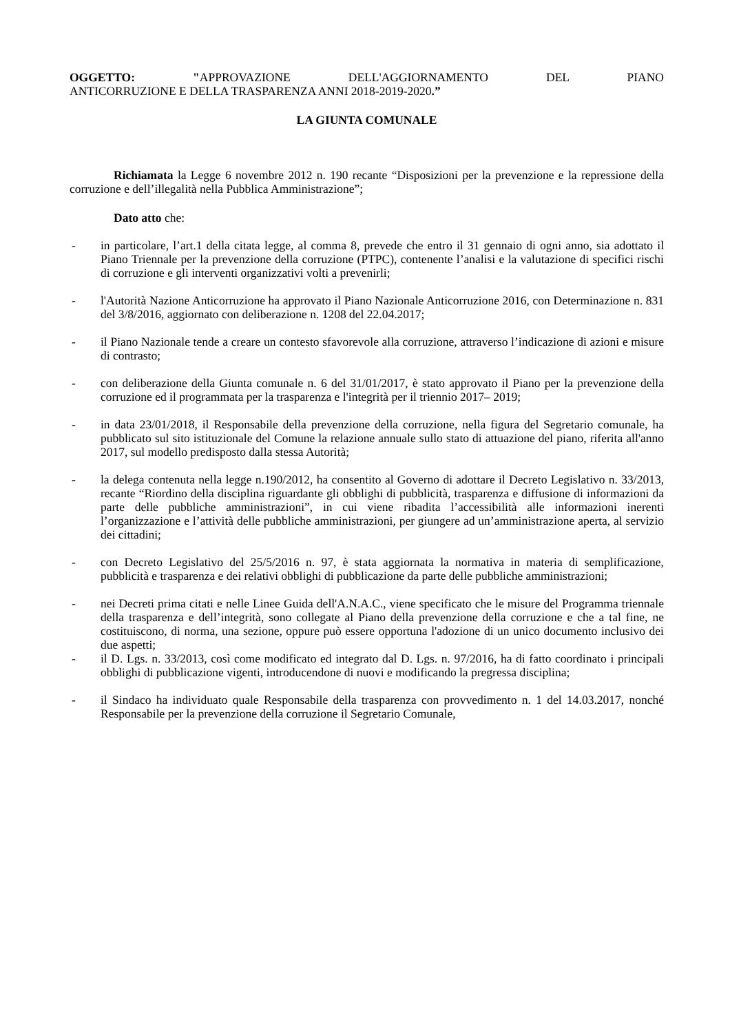OGGETTO: "APPROVAZIONE DELL'AGGIORNAMENTO DEL PIANO
ANTICORRUZIONE E DELLA TRASPARENZA ANNI 2018-2019-2020.”
LA GIUNTA COMUNALE
Richiamata la Legge 6 novembre 2012 n. 190 recante “Disposizioni per la prevenzione e la repressione della corruzione e dell’illegalità nella Pubblica Amministrazione”;
Dato atto che:
- in particolare, l’art.1 della citata legge, al comma 8, prevede che entro il 31 gennaio di ogni anno, sia adottato il Piano Triennale per la prevenzione della corruzione (PTPC), contenente l’analisi e la valutazione di specifici rischi di corruzione e gli interventi organizzativi volti a prevenirli;
- l'Autorità Nazione Anticorruzione ha approvato il Piano Nazionale Anticorruzione 2016, con Determinazione n. 831 del 3/8/2016, aggiornato con deliberazione n. 1208 del 22.04.2017;
- il Piano Nazionale tende a creare un contesto sfavorevole alla corruzione, attraverso l’indicazione di azioni e misure di contrasto;
- con deliberazione della Giunta comunale n. 6 del 31/01/2017, è stato approvato il Piano per la prevenzione della corruzione ed il programmata per la trasparenza e l'integrità per il triennio 2017– 2019;
- in data 23/01/2018, il Responsabile della prevenzione della corruzione, nella figura del Segretario comunale, ha pubblicato sul sito istituzionale del Comune la relazione annuale sullo stato di attuazione del piano, riferita all'anno 2017, sul modello predisposto dalla stessa Autorità;
- la delega contenuta nella legge n.190/2012, ha consentito al Governo di adottare il Decreto Legislativo n. 33/2013, recante “Riordino della disciplina riguardante gli obblighi di pubblicità, trasparenza e diffusione di informazioni da parte delle pubbliche amministrazioni”, in cui viene ribadita l’accessibilità alle informazioni inerenti l’organizzazione e l’attività delle pubbliche amministrazioni, per giungere ad un’amministrazione aperta, al servizio dei cittadini;
- con Decreto Legislativo del 25/5/2016 n. 97, è stata aggiornata la normativa in materia di semplificazione, pubblicità e trasparenza e dei relativi obblighi di pubblicazione da parte delle pubbliche amministrazioni;
- nei Decreti prima citati e nelle Linee Guida dell'A.N.A.C., viene specificato che le misure del Programma triennale della trasparenza e dell’integrità, sono collegate al Piano della prevenzione della corruzione e che a tal fine, ne costituiscono, di norma, una sezione, oppure può essere opportuna l'adozione di un unico documento inclusivo dei due aspetti;
- il D. Lgs. n. 33/2013, così come modificato ed integrato dal D. Lgs. n. 97/2016, ha di fatto coordinato i principali obblighi di pubblicazione vigenti, introducendone di nuovi e modificando la pregressa disciplina;
- il Sindaco ha individuato quale Responsabile della trasparenza con provvedimento n. 1 del 14.03.2017, nonché Responsabile per la prevenzione della corruzione il Segretario Comunale,